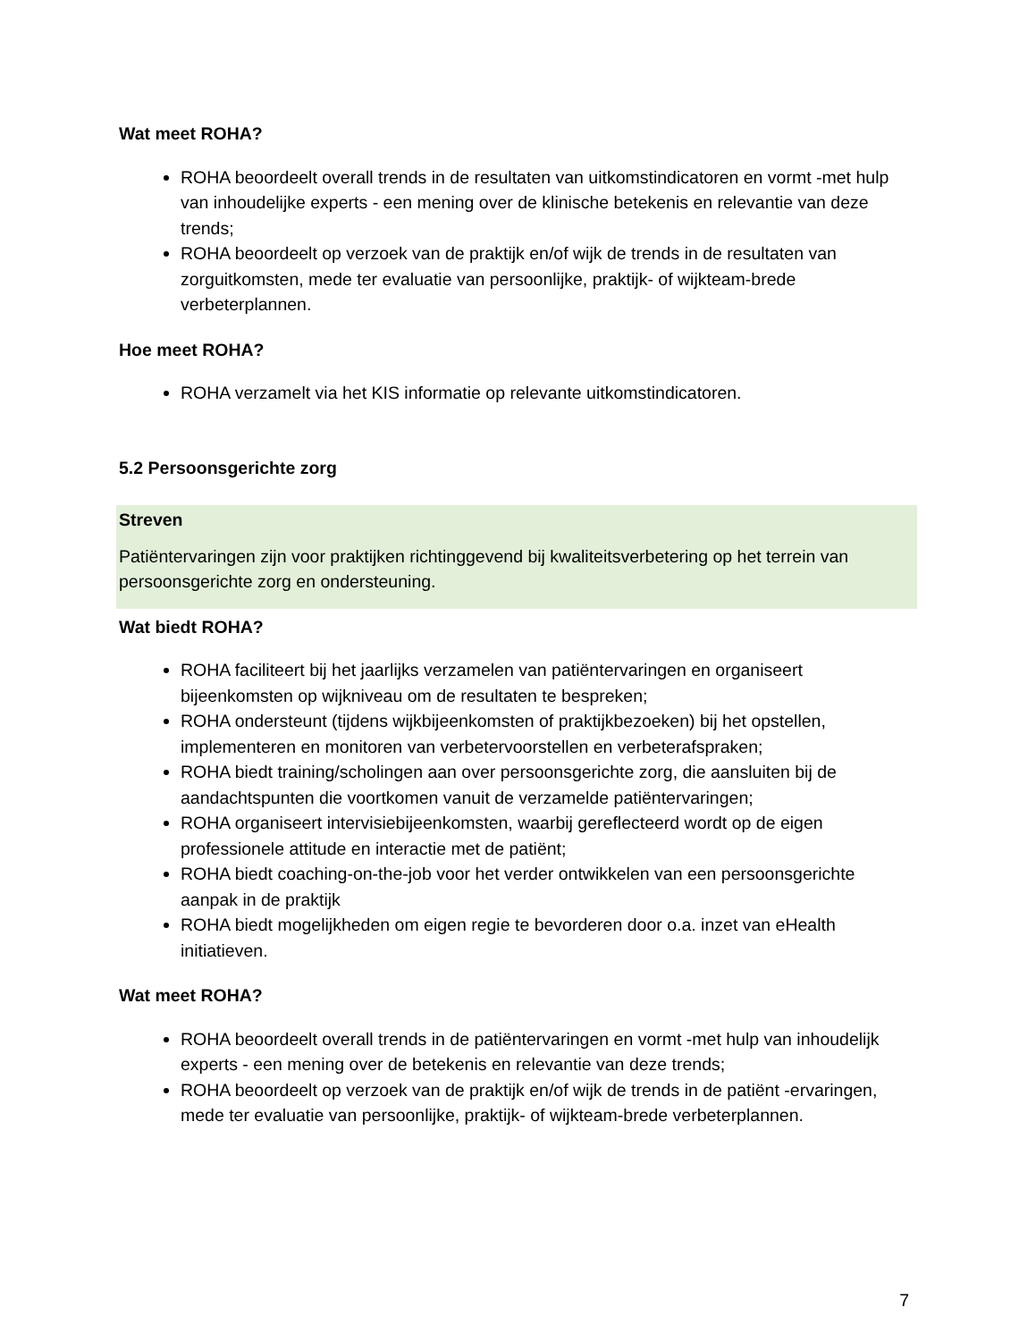Wat meet ROHA?
ROHA beoordeelt overall trends in de resultaten van uitkomstindicatoren en vormt -met hulp van inhoudelijke experts - een mening over de klinische betekenis en relevantie van deze trends;
ROHA beoordeelt op verzoek van de praktijk en/of wijk de trends in de resultaten van zorguitkomsten, mede ter evaluatie van persoonlijke, praktijk- of wijkteam-brede verbeterplannen.
Hoe meet ROHA?
ROHA verzamelt via het KIS informatie op relevante uitkomstindicatoren.
5.2 Persoonsgerichte zorg
Streven
Patiëntervaringen zijn voor praktijken richtinggevend bij kwaliteitsverbetering op het terrein van persoonsgerichte zorg en ondersteuning.
Wat biedt ROHA?
ROHA faciliteert bij het jaarlijks verzamelen van patiëntervaringen en organiseert bijeenkomsten op wijkniveau om de resultaten te bespreken;
ROHA ondersteunt (tijdens wijkbijeenkomsten of praktijkbezoeken) bij het opstellen, implementeren en monitoren van verbetervoorstellen en verbeterafspraken;
ROHA biedt training/scholingen aan over persoonsgerichte zorg, die aansluiten bij de aandachtspunten die voortkomen vanuit de verzamelde patiëntervaringen;
ROHA organiseert intervisiebijeenkomsten, waarbij gereflecteerd wordt op de eigen professionele attitude en interactie met de patiënt;
ROHA biedt coaching-on-the-job voor het verder ontwikkelen van een persoonsgerichte aanpak in de praktijk
ROHA biedt mogelijkheden om eigen regie te bevorderen door o.a. inzet van eHealth initiatieven.
Wat meet ROHA?
ROHA beoordeelt overall trends in de patiëntervaringen en vormt -met hulp van inhoudelijk experts - een mening over de betekenis en relevantie van deze trends;
ROHA beoordeelt op verzoek van de praktijk en/of wijk de trends in de patiënt -ervaringen, mede ter evaluatie van persoonlijke, praktijk- of wijkteam-brede verbeterplannen.
7